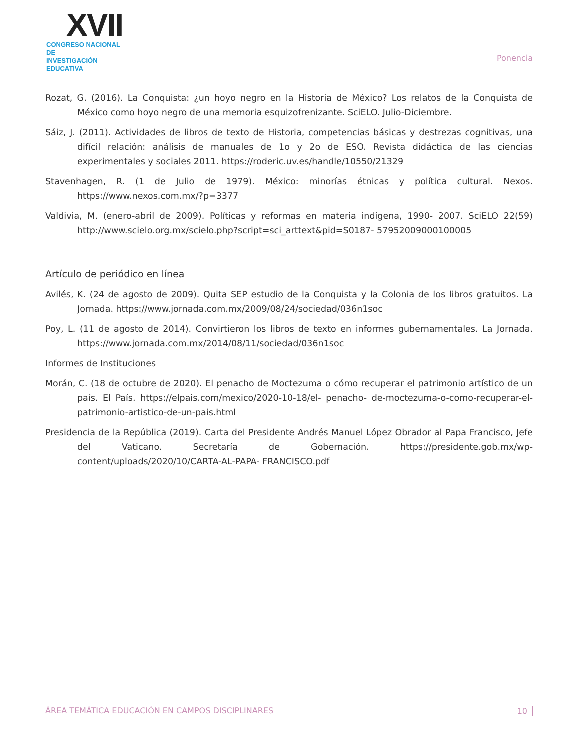XVII
CONGRESO NACIONAL DE
INVESTIGACIÓN EDUCATIVA
Ponencia
Rozat, G. (2016). La Conquista: ¿un hoyo negro en la Historia de México? Los relatos de la Conquista de México como hoyo negro de una memoria esquizofrenizante. SciELO. Julio-Diciembre.
Sáiz, J. (2011). Actividades de libros de texto de Historia, competencias básicas y destrezas cognitivas, una difícil relación: análisis de manuales de 1o y 2o de ESO. Revista didáctica de las ciencias experimentales y sociales 2011. https://roderic.uv.es/handle/10550/21329
Stavenhagen, R. (1 de Julio de 1979). México: minorías étnicas y política cultural. Nexos. https://www.nexos.com.mx/?p=3377
Valdivia, M. (enero-abril de 2009). Políticas y reformas en materia indígena, 1990- 2007. SciELO 22(59) http://www.scielo.org.mx/scielo.php?script=sci_arttext&pid=S0187- 57952009000100005
Artículo de periódico en línea
Avilés, K. (24 de agosto de 2009). Quita SEP estudio de la Conquista y la Colonia de los libros gratuitos. La Jornada. https://www.jornada.com.mx/2009/08/24/sociedad/036n1soc
Poy, L. (11 de agosto de 2014). Convirtieron los libros de texto en informes gubernamentales. La Jornada. https://www.jornada.com.mx/2014/08/11/sociedad/036n1soc
Informes de Instituciones
Morán, C. (18 de octubre de 2020). El penacho de Moctezuma o cómo recuperar el patrimonio artístico de un país. El País. https://elpais.com/mexico/2020-10-18/el- penacho- de-moctezuma-o-como-recuperar-el-patrimonio-artistico-de-un-pais.html
Presidencia de la República (2019). Carta del Presidente Andrés Manuel López Obrador al Papa Francisco, Jefe del Vaticano. Secretaría de Gobernación. https://presidente.gob.mx/wp-content/uploads/2020/10/CARTA-AL-PAPA- FRANCISCO.pdf
ÁREA TEMÁTICA EDUCACIÓN EN CAMPOS DISCIPLINARES 10